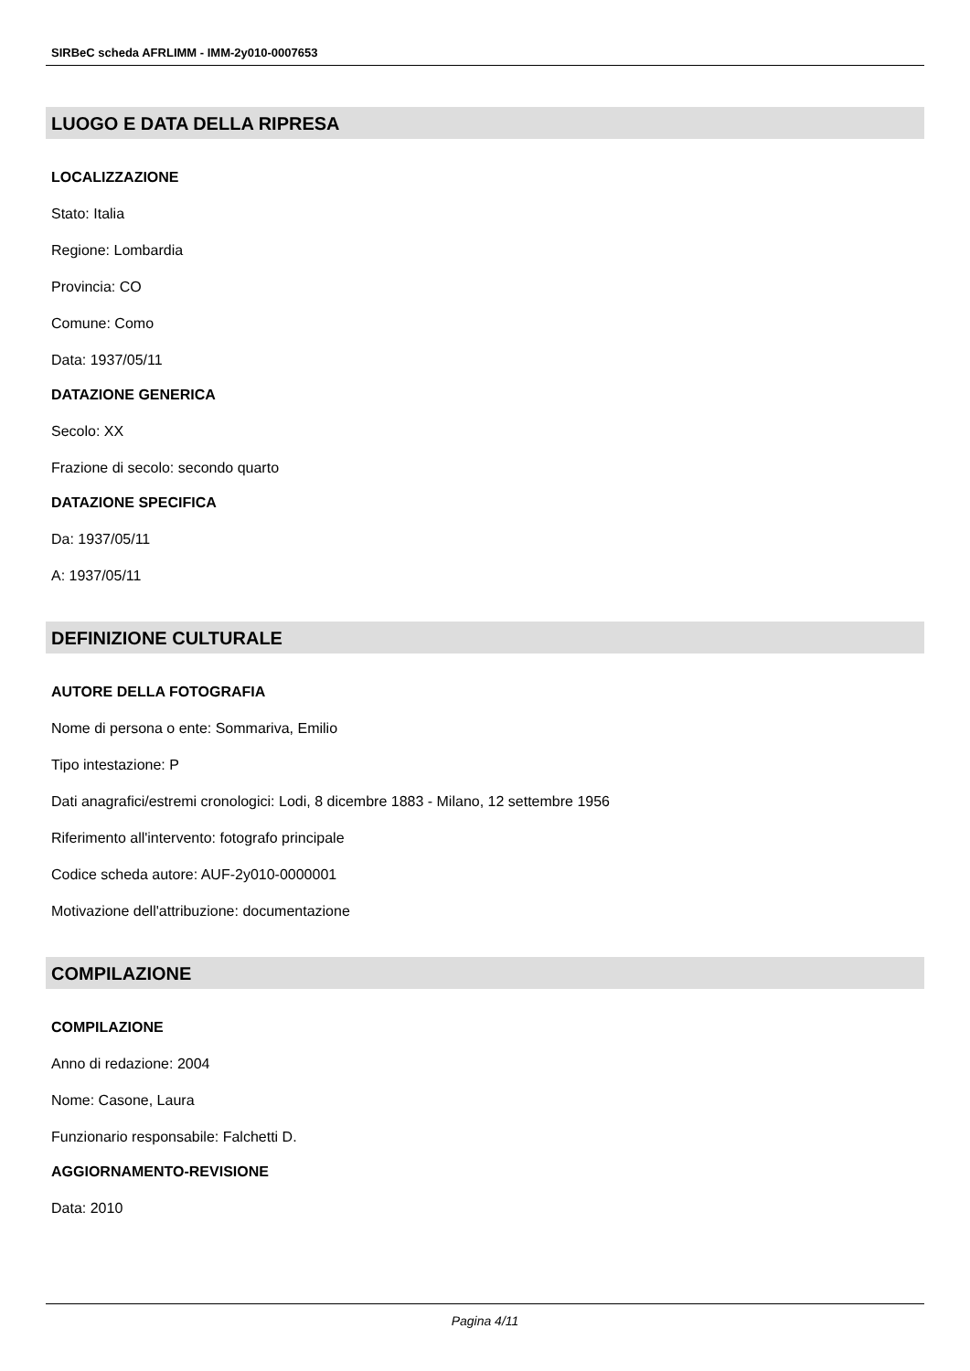SIRBeC scheda AFRLIMM - IMM-2y010-0007653
LUOGO E DATA DELLA RIPRESA
LOCALIZZAZIONE
Stato: Italia
Regione: Lombardia
Provincia: CO
Comune: Como
Data: 1937/05/11
DATAZIONE GENERICA
Secolo: XX
Frazione di secolo: secondo quarto
DATAZIONE SPECIFICA
Da: 1937/05/11
A: 1937/05/11
DEFINIZIONE CULTURALE
AUTORE DELLA FOTOGRAFIA
Nome di persona o ente: Sommariva, Emilio
Tipo intestazione: P
Dati anagrafici/estremi cronologici: Lodi, 8 dicembre 1883 - Milano, 12 settembre 1956
Riferimento all'intervento: fotografo principale
Codice scheda autore: AUF-2y010-0000001
Motivazione dell'attribuzione: documentazione
COMPILAZIONE
COMPILAZIONE
Anno di redazione: 2004
Nome: Casone, Laura
Funzionario responsabile: Falchetti D.
AGGIORNAMENTO-REVISIONE
Data: 2010
Pagina 4/11